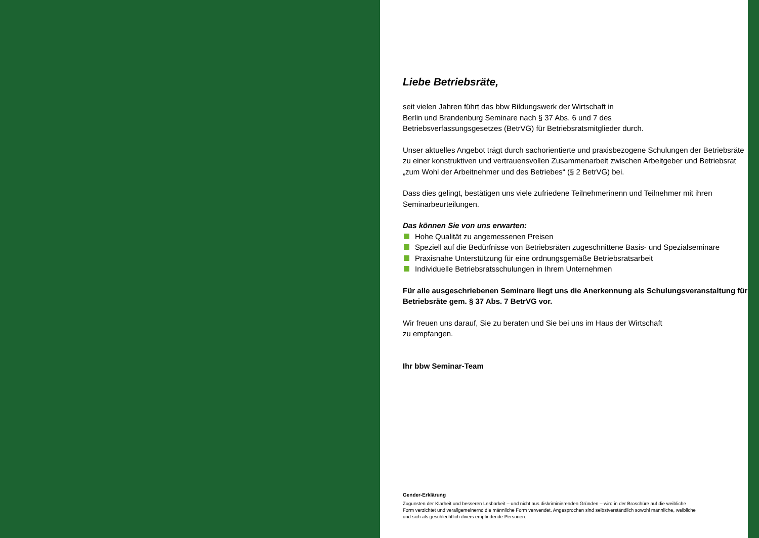Liebe Betriebsräte,
seit vielen Jahren führt das bbw Bildungswerk der Wirtschaft in
Berlin und Brandenburg Seminare nach § 37 Abs. 6 und 7 des
Betriebsverfassungsgesetzes (BetrVG) für Betriebsratsmitglieder durch.
Unser aktuelles Angebot trägt durch sachorientierte und praxisbezogene Schulungen der Betriebsräte zu einer konstruktiven und vertrauensvollen Zusammenarbeit zwischen Arbeitgeber und Betriebsrat „zum Wohl der Arbeitnehmer und des Betriebes“ (§ 2 BetrVG) bei.
Dass dies gelingt, bestätigen uns viele zufriedene Teilnehmerinenn und Teilnehmer mit ihren Seminarbeurteilungen.
Das können Sie von uns erwarten:
Hohe Qualität zu angemessenen Preisen
Speziell auf die Bedürfnisse von Betriebsräten zugeschnittene Basis- und Spezialseminare
Praxisnahe Unterstützung für eine ordnungsgemäße Betriebsratsarbeit
Individuelle Betriebsratsschulungen in Ihrem Unternehmen
Für alle ausgeschriebenen Seminare liegt uns die Anerkennung als Schulungsveranstaltung für Betriebsräte gem. § 37 Abs. 7 BetrVG vor.
Wir freuen uns darauf, Sie zu beraten und Sie bei uns im Haus der Wirtschaft
zu empfangen.
Ihr bbw Seminar-Team
Gender-Erklärung
Zugunsten der Klarheit und besseren Lesbarkeit – und nicht aus diskriminierenden Gründen – wird in der Broschüre auf die weibliche Form verzichtet und verallgemeinernd die männliche Form verwendet. Angesprochen sind selbstverständlich sowohl männliche, weibliche und sich als geschlechtlich divers empfindende Personen.